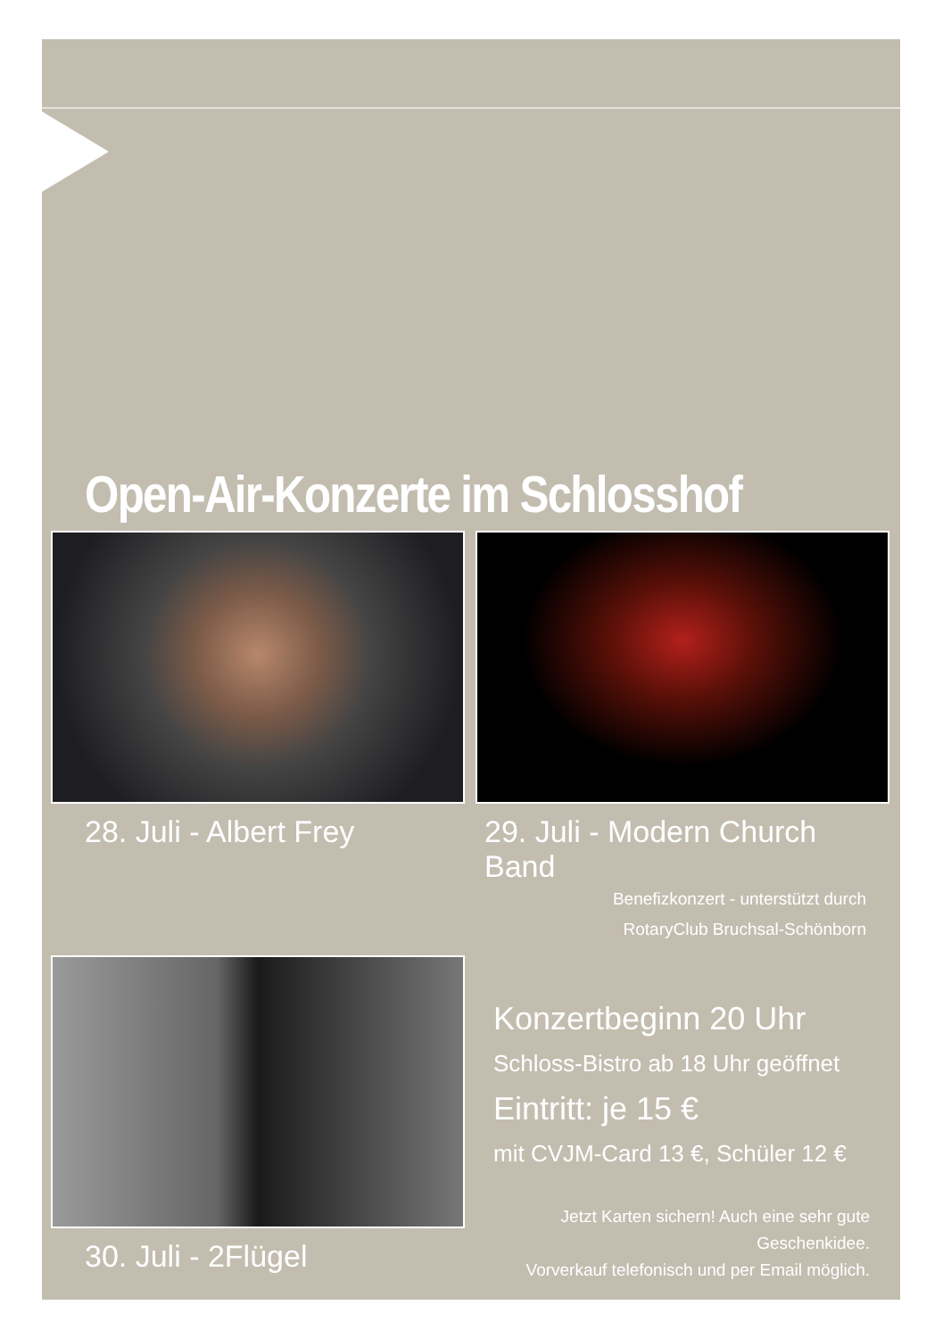Open-Air-Konzerte im Schlosshof
28. Juli - Albert Frey 29. Juli - Modern Church Band
Benefizkonzert - unterstützt durch
RotaryClub Bruchsal-Schönborn
30. Juli - 2Flügel
Konzertbeginn 20 Uhr
Schloss-Bistro ab 18 Uhr geöffnet
Eintritt: je 15 €
mit CVJM-Card 13 €, Schüler 12 €
Jetzt Karten sichern! Auch eine sehr gute Geschenkidee.
Vorverkauf telefonisch und per Email möglich.